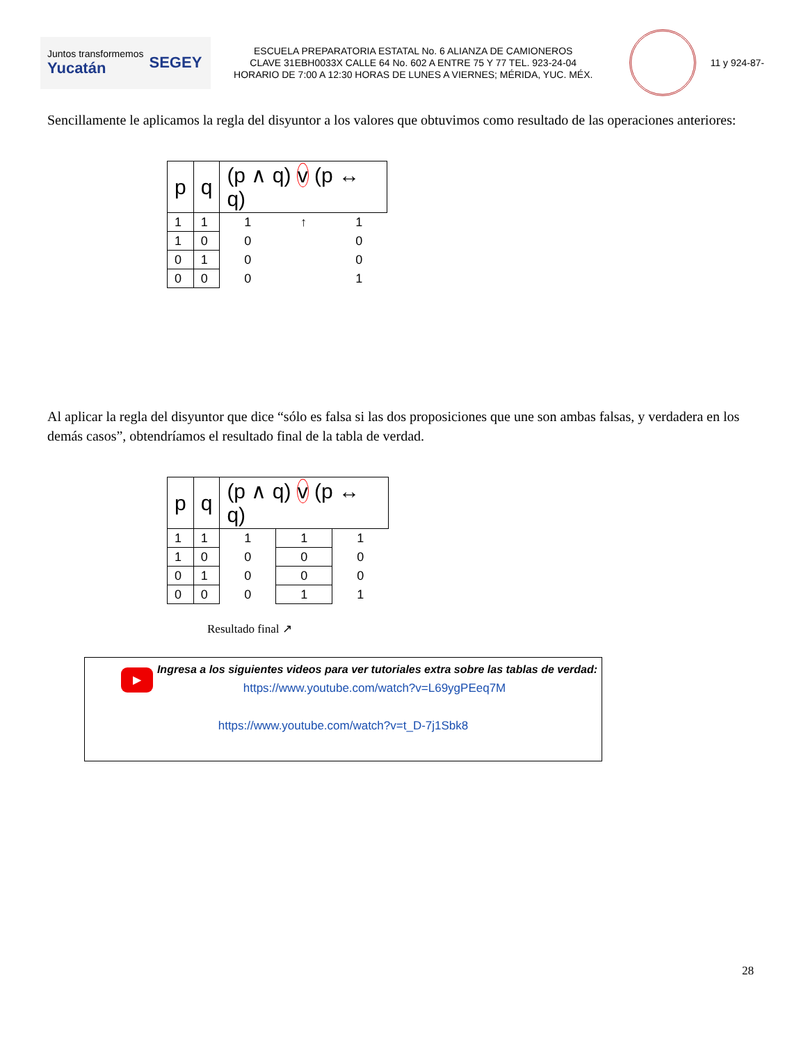Juntos transformemos
Yucatán SEGEY
ESCUELA PREPARATORIA ESTATAL No. 6 ALIANZA DE CAMIONEROS
CLAVE 31EBH0033X CALLE 64 No. 602 A ENTRE 75 Y 77 TEL. 923-24-04
HORARIO DE 7:00 A 12:30 HORAS DE LUNES A VIERNES; MÉRIDA, YUC. MÉX.
11 y 924-87-
Sencillamente le aplicamos la regla del disyuntor a los valores que obtuvimos como resultado de las operaciones anteriores:
| p | q | (p ∧ q) v (p ↔ q) | | |
| --- | --- | --- | --- | --- |
| 1 | 1 | 1 | ↑ | 1 |
| 1 | 0 | 0 | | 0 |
| 0 | 1 | 0 | | 0 |
| 0 | 0 | 0 | | 1 |
Al aplicar la regla del disyuntor que dice “sólo es falsa si las dos proposiciones que une son ambas falsas, y verdadera en los demás casos”, obtendríamos el resultado final de la tabla de verdad.
| p | q | (p ∧ q) v (p ↔ q) | | |
| --- | --- | --- | --- | --- |
| 1 | 1 | 1 | 1 | 1 |
| 1 | 0 | 0 | 0 | 0 |
| 0 | 1 | 0 | 0 | 0 |
| 0 | 0 | 0 | 1 | 1 |
Resultado final ↗
Ingresa a los siguientes videos para ver tutoriales extra sobre las tablas de verdad:
▶
https://www.youtube.com/watch?v=L69ygPEeq7M
https://www.youtube.com/watch?v=t_D-7j1Sbk8
28